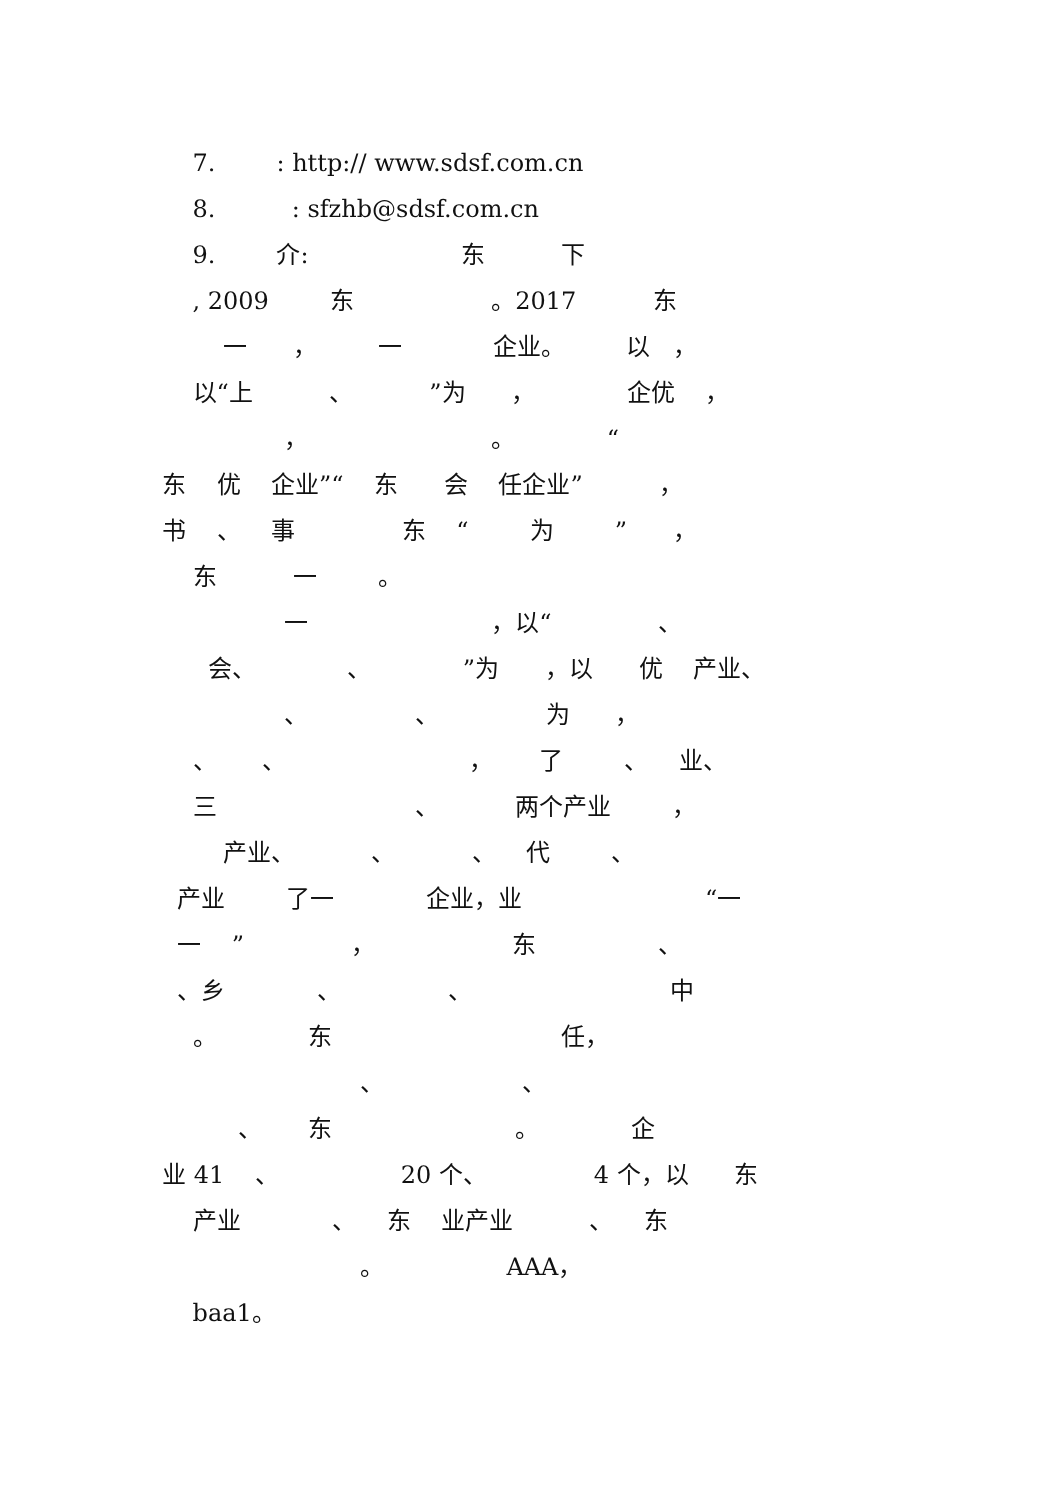7. : http:// www.sdsf.com.cn
8. : sfzhb@sdsf.com.cn
9. 介: 东 下
, 2009 东 。2017 东
一 ， 一 企业。 以 ，
以“上 、 ”为 ， 企优 ，
， 。 “
东 优 企业”“ 东 会 任企业” ，
书 、 事 东 “ 为 ” ，
东 一 。
一 ，以“ 、
会、 、 ”为 ，以 优 产业、
、 、 为 ，
、 、 ， 了 、 业、
三 、 两个产业 ，
产业、 、 、 代 、
产业 了一 企业，业 “一
一 ” ， 东 、
、乡 、 、 中
。 东 任，
、 、
、 东 。 企
业 41 、 20 个、 4 个，以 东
产业 、 东 业产业 、 东
。 AAA，
baa1。